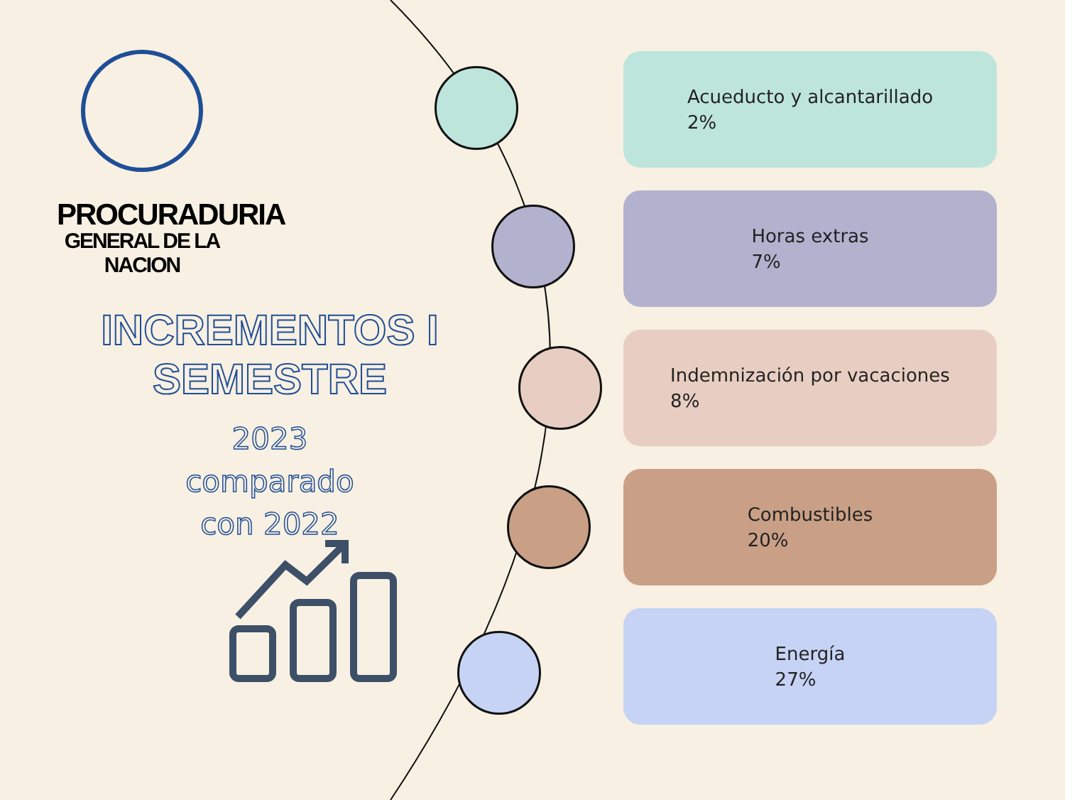PROCURADURIA
GENERAL DE LA NACION
INCREMENTOS I SEMESTRE
2023
comparado
con 2022
Acueducto y alcantarillado
2%
Horas extras
7%
Indemnización por vacaciones
8%
Combustibles
20%
Energía
27%